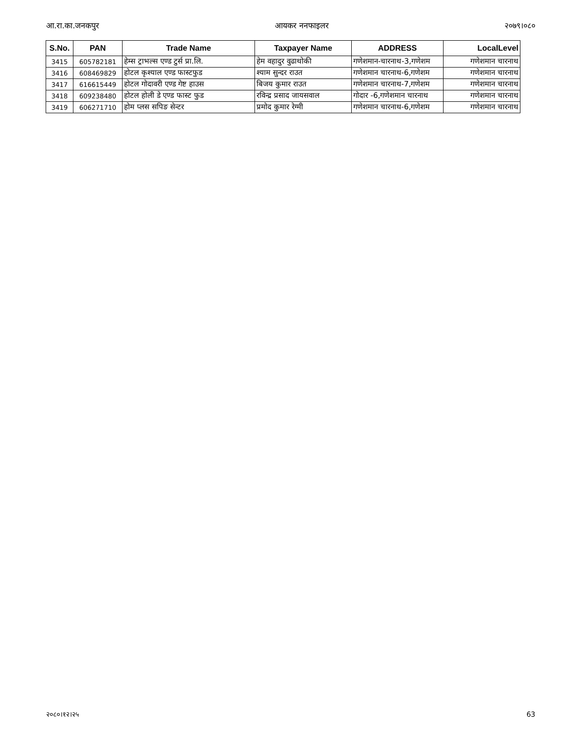आ.रा.का.जनकपुर आयकर ननफाइलर २०७९।०८०
| S.No. | PAN | Trade Name | Taxpayer Name | ADDRESS | LocalLevel |
| --- | --- | --- | --- | --- | --- |
| 3415 | 605782181 | हेम्स ट्राभल्स एण्ड टुर्स प्रा.लि. | हेम वहादुर वुढाथोकी | गणेशमान-चारनाथ-3,गणेशम | गणेशमान चारनाथ |
| 3416 | 608469829 | होटल कृश्याल एण्ड फास्टफुड | श्याम सुन्दर राउत | गणेशमान चारनाथ-6,गणेशम | गणेशमान चारनाथ |
| 3417 | 616615449 | होटल गोदावरी एण्ड गेष्ट हाउस | बिजय कुमार राउत | गणेशमान चारनाथ-7,गणेशम | गणेशमान चारनाथ |
| 3418 | 609238480 | होटल होली डे एण्ड फास्ट फुड | रविन्द्र प्रसाद जायसवाल | गोदार -6,गणेशमान चारनाथ | गणेशमान चारनाथ |
| 3419 | 606271710 | होम प्लस सपिङ सेन्टर | प्रमोद कुमार रेग्मी | गणेशमान चारनाथ-6,गणेशम | गणेशमान चारनाथ |
२०८०।१२।२५ 63